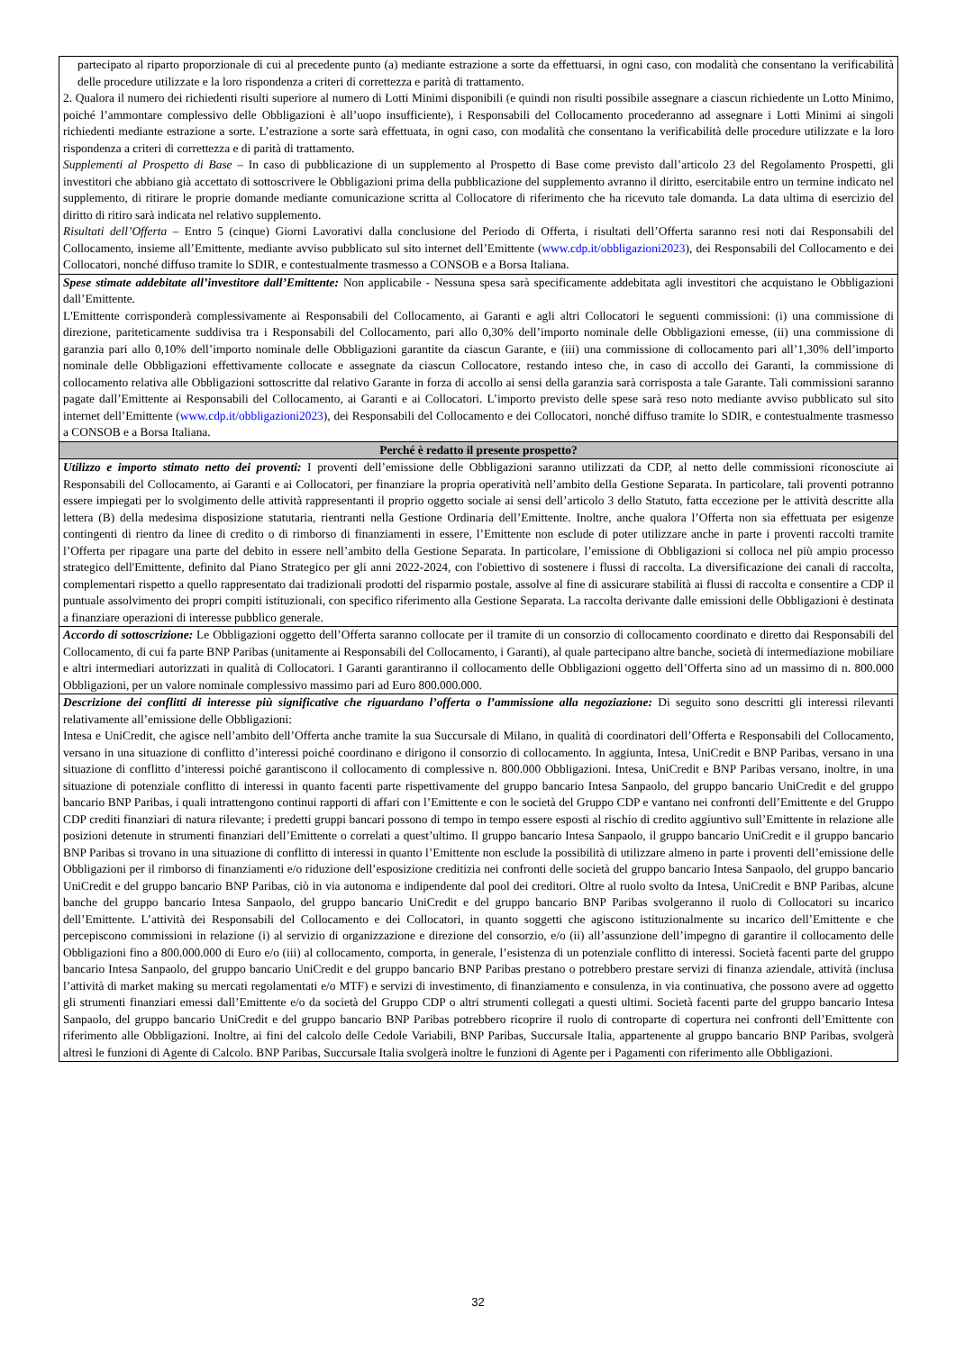| partecipato al riparto proporzionale di cui al precedente punto (a) mediante estrazione a sorte da effettuarsi, in ogni caso, con modalità che consentano la verificabilità delle procedure utilizzate e la loro rispondenza a criteri di correttezza e parità di trattamento. 2. Qualora il numero dei richiedenti risulti superiore al numero di Lotti Minimi disponibili (e quindi non risulti possibile assegnare a ciascun richiedente un Lotto Minimo, poiché l’ammontare complessivo delle Obbligazioni è all’uopo insufficiente), i Responsabili del Collocamento procederanno ad assegnare i Lotti Minimi ai singoli richiedenti mediante estrazione a sorte. L’estrazione a sorte sarà effettuata, in ogni caso, con modalità che consentano la verificabilità delle procedure utilizzate e la loro rispondenza a criteri di correttezza e di parità di trattamento. Supplementi al Prospetto di Base – In caso di pubblicazione di un supplemento al Prospetto di Base come previsto dall’articolo 23 del Regolamento Prospetti, gli investitori che abbiano già accettato di sottoscrivere le Obbligazioni prima della pubblicazione del supplemento avranno il diritto, esercitabile entro un termine indicato nel supplemento, di ritirare le proprie domande mediante comunicazione scritta al Collocatore di riferimento che ha ricevuto tale domanda. La data ultima di esercizio del diritto di ritiro sarà indicata nel relativo supplemento. Risultati dell’Offerta – Entro 5 (cinque) Giorni Lavorativi dalla conclusione del Periodo di Offerta, i risultati dell’Offerta saranno resi noti dai Responsabili del Collocamento, insieme all’Emittente, mediante avviso pubblicato sul sito internet dell’Emittente ( www.cdp.it/obbligazioni2023 ), dei Responsabili del Collocamento e dei Collocatori, nonché diffuso tramite lo SDIR, e contestualmente trasmesso a CONSOB e a Borsa Italiana. |
| Spese stimate addebitate all’investitore dall’Emittente: Non applicabile - Nessuna spesa sarà specificamente addebitata agli investitori che acquistano le Obbligazioni dall’Emittente. L'Emittente corrisponderà complessivamente ai Responsabili del Collocamento, ai Garanti e agli altri Collocatori le seguenti commissioni: (i) una commissione di direzione, pariteticamente suddivisa tra i Responsabili del Collocamento, pari allo 0,30% dell’importo nominale delle Obbligazioni emesse, (ii) una commissione di garanzia pari allo 0,10% dell’importo nominale delle Obbligazioni garantite da ciascun Garante, e (iii) una commissione di collocamento pari all’1,30% dell’importo nominale delle Obbligazioni effettivamente collocate e assegnate da ciascun Collocatore, restando inteso che, in caso di accollo dei Garanti, la commissione di collocamento relativa alle Obbligazioni sottoscritte dal relativo Garante in forza di accollo ai sensi della garanzia sarà corrisposta a tale Garante. Tali commissioni saranno pagate dall’Emittente ai Responsabili del Collocamento, ai Garanti e ai Collocatori. L’importo previsto delle spese sarà reso noto mediante avviso pubblicato sul sito internet dell’Emittente ( www.cdp.it/obbligazioni2023 ), dei Responsabili del Collocamento e dei Collocatori, nonché diffuso tramite lo SDIR, e contestualmente trasmesso a CONSOB e a Borsa Italiana. |
| Perché è redatto il presente prospetto? |
| Utilizzo e importo stimato netto dei proventi: I proventi dell’emissione delle Obbligazioni saranno utilizzati da CDP, al netto delle commissioni riconosciute ai Responsabili del Collocamento, ai Garanti e ai Collocatori, per finanziare la propria operatività nell’ambito della Gestione Separata. In particolare, tali proventi potranno essere impiegati per lo svolgimento delle attività rappresentanti il proprio oggetto sociale ai sensi dell’articolo 3 dello Statuto, fatta eccezione per le attività descritte alla lettera (B) della medesima disposizione statutaria, rientranti nella Gestione Ordinaria dell’Emittente. Inoltre, anche qualora l’Offerta non sia effettuata per esigenze contingenti di rientro da linee di credito o di rimborso di finanziamenti in essere, l’Emittente non esclude di poter utilizzare anche in parte i proventi raccolti tramite l’Offerta per ripagare una parte del debito in essere nell’ambito della Gestione Separata. In particolare, l’emissione di Obbligazioni si colloca nel più ampio processo strategico dell'Emittente, definito dal Piano Strategico per gli anni 2022-2024, con l'obiettivo di sostenere i flussi di raccolta. La diversificazione dei canali di raccolta, complementari rispetto a quello rappresentato dai tradizionali prodotti del risparmio postale, assolve al fine di assicurare stabilità ai flussi di raccolta e consentire a CDP il puntuale assolvimento dei propri compiti istituzionali, con specifico riferimento alla Gestione Separata. La raccolta derivante dalle emissioni delle Obbligazioni è destinata a finanziare operazioni di interesse pubblico generale. |
| Accordo di sottoscrizione: Le Obbligazioni oggetto dell’Offerta saranno collocate per il tramite di un consorzio di collocamento coordinato e diretto dai Responsabili del Collocamento, di cui fa parte BNP Paribas (unitamente ai Responsabili del Collocamento, i Garanti), al quale partecipano altre banche, società di intermediazione mobiliare e altri intermediari autorizzati in qualità di Collocatori. I Garanti garantiranno il collocamento delle Obbligazioni oggetto dell’Offerta sino ad un massimo di n. 800.000 Obbligazioni, per un valore nominale complessivo massimo pari ad Euro 800.000.000. |
| Descrizione dei conflitti di interesse più significative che riguardano l’offerta o l’ammissione alla negoziazione: Di seguito sono descritti gli interessi rilevanti relativamente all’emissione delle Obbligazioni: Intesa e UniCredit, che agisce nell’ambito dell’Offerta anche tramite la sua Succursale di Milano, in qualità di coordinatori dell’Offerta e Responsabili del Collocamento, versano in una situazione di conflitto d’interessi poiché coordinano e dirigono il consorzio di collocamento. In aggiunta, Intesa, UniCredit e BNP Paribas, versano in una situazione di conflitto d’interessi poiché garantiscono il collocamento di complessive n. 800.000 Obbligazioni. Intesa, UniCredit e BNP Paribas versano, inoltre, in una situazione di potenziale conflitto di interessi in quanto facenti parte rispettivamente del gruppo bancario Intesa Sanpaolo, del gruppo bancario UniCredit e del gruppo bancario BNP Paribas, i quali intrattengono continui rapporti di affari con l’Emittente e con le società del Gruppo CDP e vantano nei confronti dell’Emittente e del Gruppo CDP crediti finanziari di natura rilevante; i predetti gruppi bancari possono di tempo in tempo essere esposti al rischio di credito aggiuntivo sull’Emittente in relazione alle posizioni detenute in strumenti finanziari dell’Emittente o correlati a quest’ultimo. Il gruppo bancario Intesa Sanpaolo, il gruppo bancario UniCredit e il gruppo bancario BNP Paribas si trovano in una situazione di conflitto di interessi in quanto l’Emittente non esclude la possibilità di utilizzare almeno in parte i proventi dell’emissione delle Obbligazioni per il rimborso di finanziamenti e/o riduzione dell’esposizione creditizia nei confronti delle società del gruppo bancario Intesa Sanpaolo, del gruppo bancario UniCredit e del gruppo bancario BNP Paribas, ciò in via autonoma e indipendente dal pool dei creditori. Oltre al ruolo svolto da Intesa, UniCredit e BNP Paribas, alcune banche del gruppo bancario Intesa Sanpaolo, del gruppo bancario UniCredit e del gruppo bancario BNP Paribas svolgeranno il ruolo di Collocatori su incarico dell’Emittente. L’attività dei Responsabili del Collocamento e dei Collocatori, in quanto soggetti che agiscono istituzionalmente su incarico dell’Emittente e che percepiscono commissioni in relazione (i) al servizio di organizzazione e direzione del consorzio, e/o (ii) all’assunzione dell’impegno di garantire il collocamento delle Obbligazioni fino a 800.000.000 di Euro e/o (iii) al collocamento, comporta, in generale, l’esistenza di un potenziale conflitto di interessi. Società facenti parte del gruppo bancario Intesa Sanpaolo, del gruppo bancario UniCredit e del gruppo bancario BNP Paribas prestano o potrebbero prestare servizi di finanza aziendale, attività (inclusa l’attività di market making su mercati regolamentati e/o MTF) e servizi di investimento, di finanziamento e consulenza, in via continuativa, che possono avere ad oggetto gli strumenti finanziari emessi dall’Emittente e/o da società del Gruppo CDP o altri strumenti collegati a questi ultimi. Società facenti parte del gruppo bancario Intesa Sanpaolo, del gruppo bancario UniCredit e del gruppo bancario BNP Paribas potrebbero ricoprire il ruolo di controparte di copertura nei confronti dell’Emittente con riferimento alle Obbligazioni. Inoltre, ai fini del calcolo delle Cedole Variabili, BNP Paribas, Succursale Italia, appartenente al gruppo bancario BNP Paribas, svolgerà altresì le funzioni di Agente di Calcolo. BNP Paribas, Succursale Italia svolgerà inoltre le funzioni di Agente per i Pagamenti con riferimento alle Obbligazioni. |
32